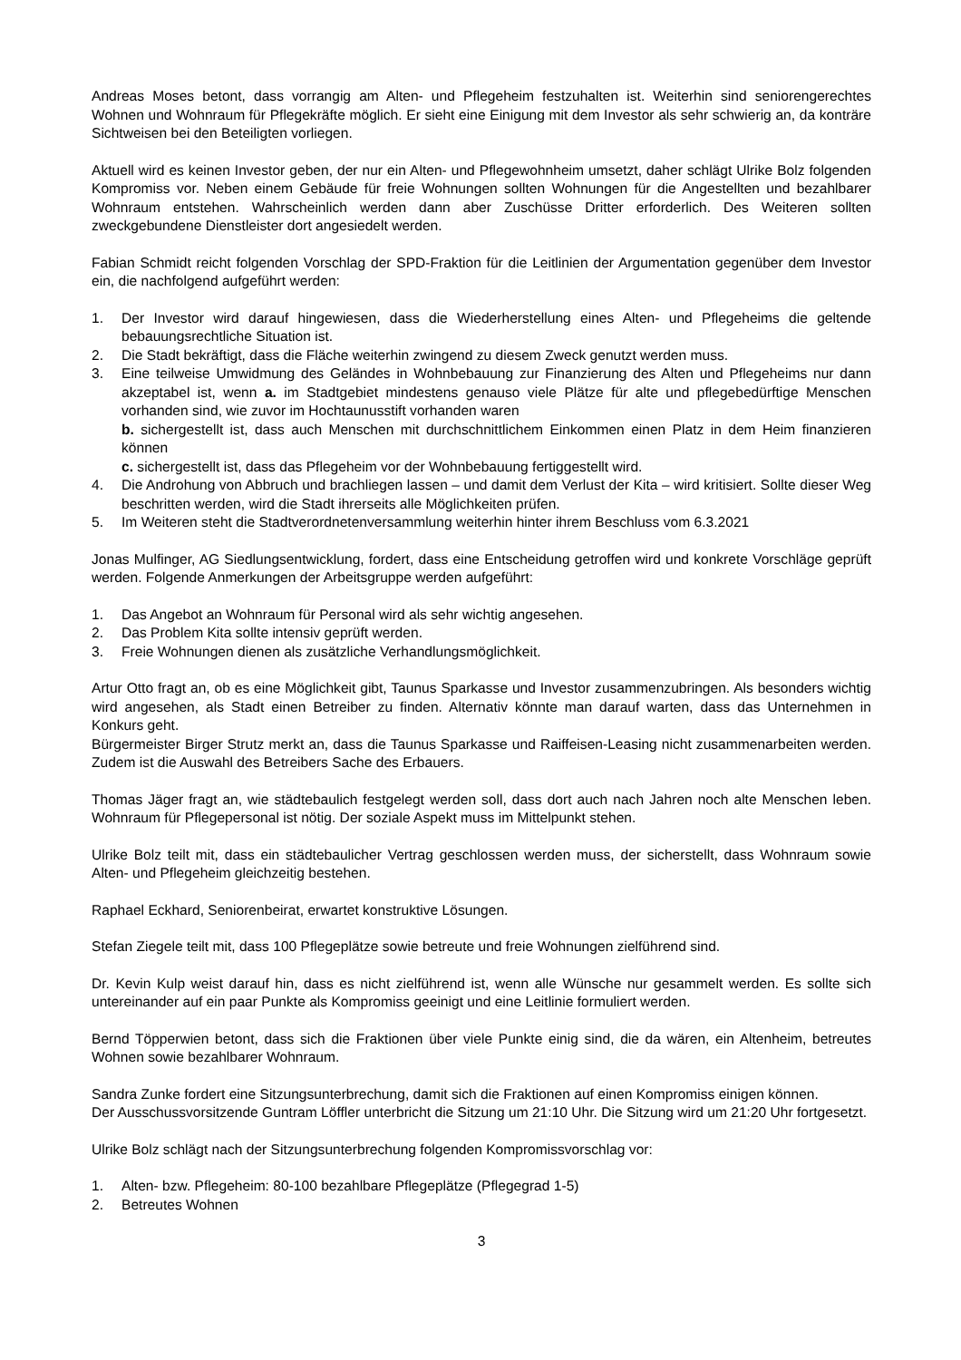Andreas Moses betont, dass vorrangig am Alten- und Pflegeheim festzuhalten ist. Weiterhin sind seniorengerechtes Wohnen und Wohnraum für Pflegekräfte möglich. Er sieht eine Einigung mit dem Investor als sehr schwierig an, da konträre Sichtweisen bei den Beteiligten vorliegen.
Aktuell wird es keinen Investor geben, der nur ein Alten- und Pflegewohnheim umsetzt, daher schlägt Ulrike Bolz folgenden Kompromiss vor. Neben einem Gebäude für freie Wohnungen sollten Wohnungen für die Angestellten und bezahlbarer Wohnraum entstehen. Wahrscheinlich werden dann aber Zuschüsse Dritter erforderlich. Des Weiteren sollten zweckgebundene Dienstleister dort angesiedelt werden.
Fabian Schmidt reicht folgenden Vorschlag der SPD-Fraktion für die Leitlinien der Argumentation gegenüber dem Investor ein, die nachfolgend aufgeführt werden:
1. Der Investor wird darauf hingewiesen, dass die Wiederherstellung eines Alten- und Pflegeheims die geltende bebauungsrechtliche Situation ist.
2. Die Stadt bekräftigt, dass die Fläche weiterhin zwingend zu diesem Zweck genutzt werden muss.
3. Eine teilweise Umwidmung des Geländes in Wohnbebauung zur Finanzierung des Alten und Pflegeheims nur dann akzeptabel ist, wenn a. im Stadtgebiet mindestens genauso viele Plätze für alte und pflegebedürftige Menschen vorhanden sind, wie zuvor im Hochtaunusstift vorhanden waren
b. sichergestellt ist, dass auch Menschen mit durchschnittlichem Einkommen einen Platz in dem Heim finanzieren können
c. sichergestellt ist, dass das Pflegeheim vor der Wohnbebauung fertiggestellt wird.
4. Die Androhung von Abbruch und brachliegen lassen – und damit dem Verlust der Kita – wird kritisiert. Sollte dieser Weg beschritten werden, wird die Stadt ihrerseits alle Möglichkeiten prüfen.
5. Im Weiteren steht die Stadtverordnetenversammlung weiterhin hinter ihrem Beschluss vom 6.3.2021
Jonas Mulfinger, AG Siedlungsentwicklung, fordert, dass eine Entscheidung getroffen wird und konkrete Vorschläge geprüft werden. Folgende Anmerkungen der Arbeitsgruppe werden aufgeführt:
1. Das Angebot an Wohnraum für Personal wird als sehr wichtig angesehen.
2. Das Problem Kita sollte intensiv geprüft werden.
3. Freie Wohnungen dienen als zusätzliche Verhandlungsmöglichkeit.
Artur Otto fragt an, ob es eine Möglichkeit gibt, Taunus Sparkasse und Investor zusammenzubringen. Als besonders wichtig wird angesehen, als Stadt einen Betreiber zu finden. Alternativ könnte man darauf warten, dass das Unternehmen in Konkurs geht.
Bürgermeister Birger Strutz merkt an, dass die Taunus Sparkasse und Raiffeisen-Leasing nicht zusammenarbeiten werden. Zudem ist die Auswahl des Betreibers Sache des Erbauers.
Thomas Jäger fragt an, wie städtebaulich festgelegt werden soll, dass dort auch nach Jahren noch alte Menschen leben. Wohnraum für Pflegepersonal ist nötig. Der soziale Aspekt muss im Mittelpunkt stehen.
Ulrike Bolz teilt mit, dass ein städtebaulicher Vertrag geschlossen werden muss, der sicherstellt, dass Wohnraum sowie Alten- und Pflegeheim gleichzeitig bestehen.
Raphael Eckhard, Seniorenbeirat, erwartet konstruktive Lösungen.
Stefan Ziegele teilt mit, dass 100 Pflegeplätze sowie betreute und freie Wohnungen zielführend sind.
Dr. Kevin Kulp weist darauf hin, dass es nicht zielführend ist, wenn alle Wünsche nur gesammelt werden. Es sollte sich untereinander auf ein paar Punkte als Kompromiss geeinigt und eine Leitlinie formuliert werden.
Bernd Töpperwien betont, dass sich die Fraktionen über viele Punkte einig sind, die da wären, ein Altenheim, betreutes Wohnen sowie bezahlbarer Wohnraum.
Sandra Zunke fordert eine Sitzungsunterbrechung, damit sich die Fraktionen auf einen Kompromiss einigen können.
Der Ausschussvorsitzende Guntram Löffler unterbricht die Sitzung um 21:10 Uhr. Die Sitzung wird um 21:20 Uhr fortgesetzt.
Ulrike Bolz schlägt nach der Sitzungsunterbrechung folgenden Kompromissvorschlag vor:
1. Alten- bzw. Pflegeheim: 80-100 bezahlbare Pflegeplätze (Pflegegrad 1-5)
2. Betreutes Wohnen
3